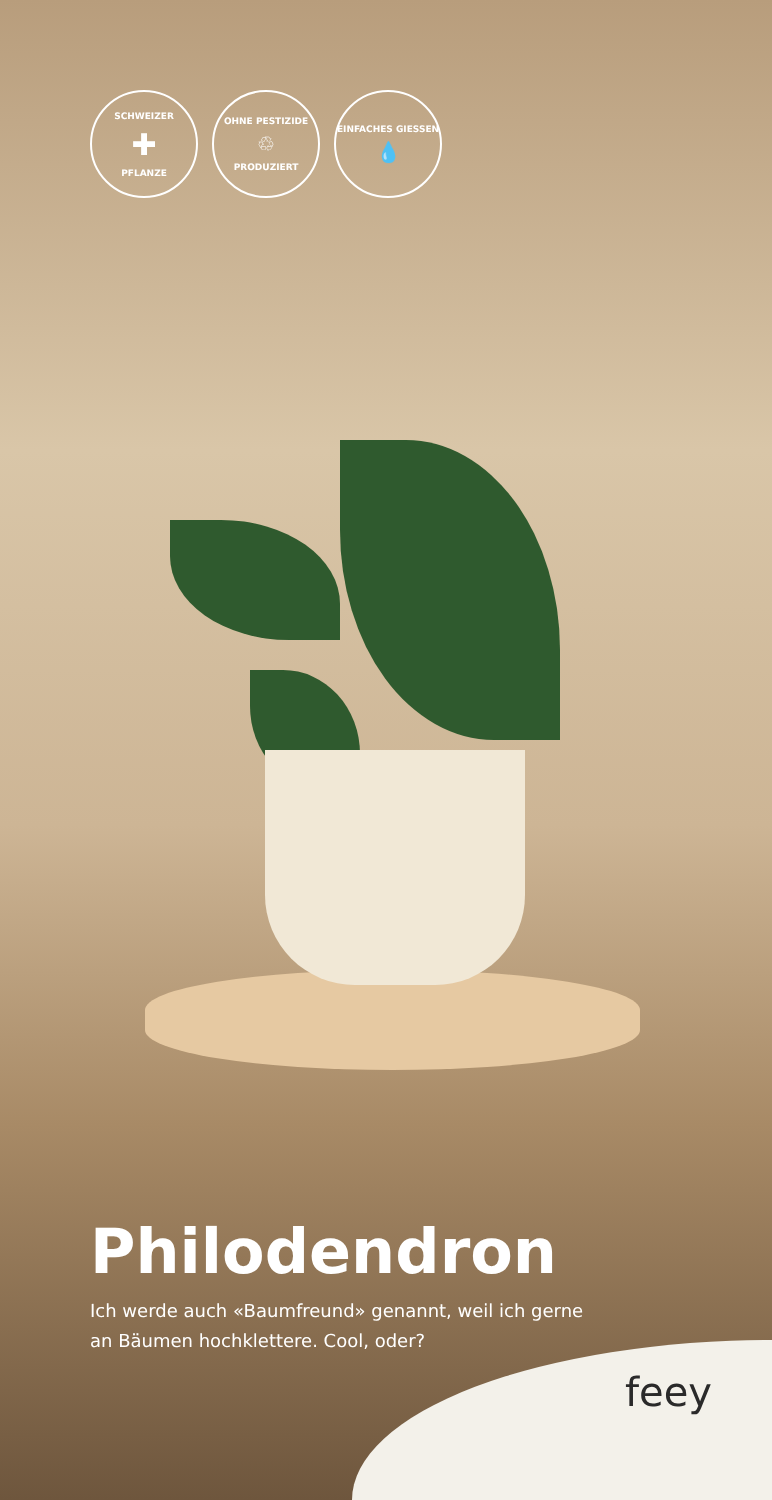SCHWEIZER
✚
PFLANZE
OHNE PESTIZIDE
♲
PRODUZIERT
EINFACHES GIESSEN
💧
Philodendron
Ich werde auch «Baumfreund» genannt, weil ich gerne an Bäumen hochklettere. Cool, oder?
feey